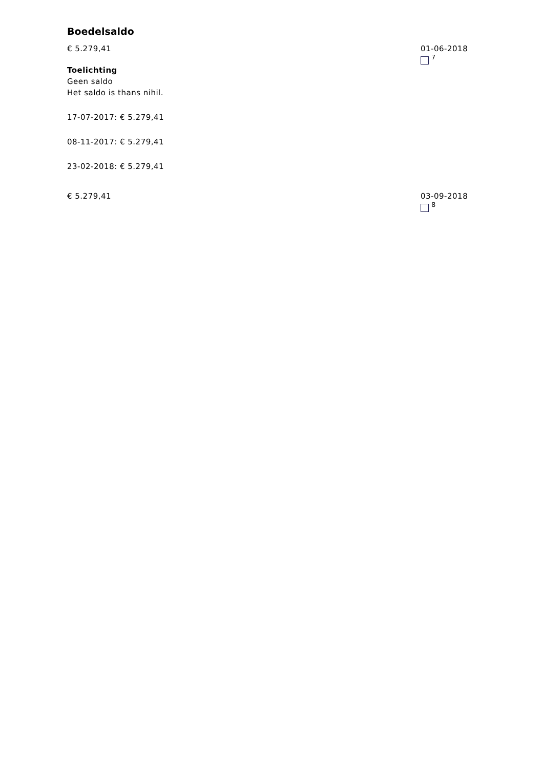Boedelsaldo
€ 5.279,41
Toelichting
Geen saldo
Het saldo is thans nihil.
17-07-2017: € 5.279,41
08-11-2017: € 5.279,41
23-02-2018: € 5.279,41
01-06-2018
<sup>7</sup>
€ 5.279,41 03-09-2018
<sup>8</sup>